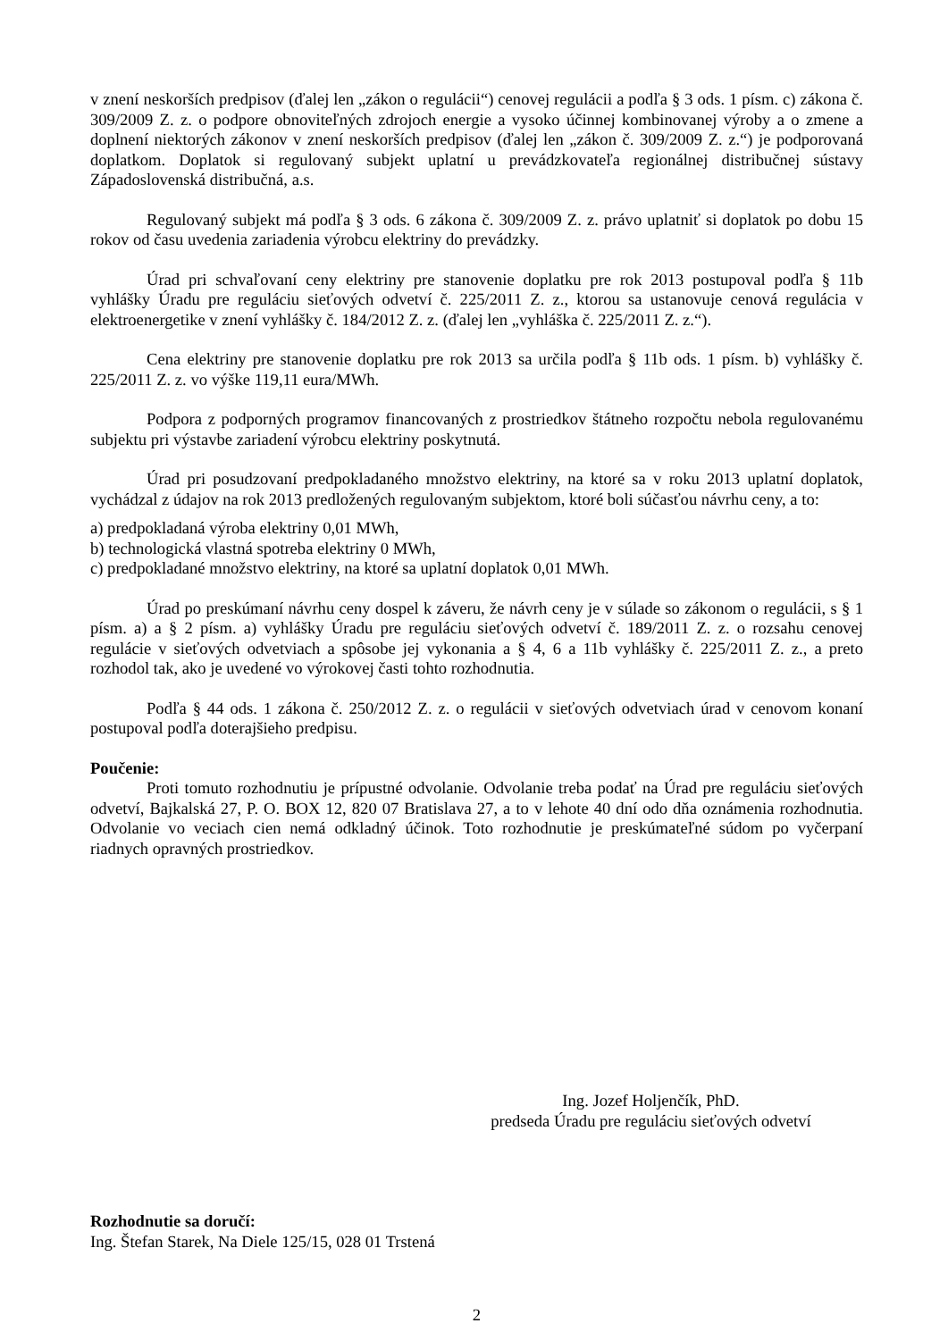v znení neskorších predpisov (ďalej len „zákon o regulácii“) cenovej regulácii a podľa § 3 ods. 1 písm. c) zákona č. 309/2009 Z. z. o podpore obnoviteľných zdrojoch energie a vysoko účinnej kombinovanej výroby a o zmene a doplnení niektorých zákonov v znení neskorších predpisov (ďalej len „zákon č. 309/2009 Z. z.“) je podporovaná doplatkom. Doplatok si regulovaný subjekt uplatní u prevádzkovateľa regionálnej distribučnej sústavy Západoslovenská distribučná, a.s.
Regulovaný subjekt má podľa § 3 ods. 6 zákona č. 309/2009 Z. z. právo uplatniť si doplatok po dobu 15 rokov od času uvedenia zariadenia výrobcu elektriny do prevádzky.
Úrad pri schvaľovaní ceny elektriny pre stanovenie doplatku pre rok 2013 postupoval podľa § 11b vyhlášky Úradu pre reguláciu sieťových odvetví č. 225/2011 Z. z., ktorou sa ustanovuje cenová regulácia v elektroenergetike v znení vyhlášky č. 184/2012 Z. z. (ďalej len „vyhláška č. 225/2011 Z. z.“).
Cena elektriny pre stanovenie doplatku pre rok 2013 sa určila podľa § 11b ods. 1 písm. b) vyhlášky č. 225/2011 Z. z. vo výške 119,11 eura/MWh.
Podpora z podporných programov financovaných z prostriedkov štátneho rozpočtu nebola regulovanému subjektu pri výstavbe zariadení výrobcu elektriny poskytnutá.
Úrad pri posudzovaní predpokladaného množstvo elektriny, na ktoré sa v roku 2013 uplatní doplatok, vychádzal z údajov na rok 2013 predložených regulovaným subjektom, ktoré boli súčasťou návrhu ceny, a to:
a) predpokladaná výroba elektriny 0,01 MWh,
b) technologická vlastná spotreba elektriny 0 MWh,
c) predpokladané množstvo elektriny, na ktoré sa uplatní doplatok 0,01 MWh.
Úrad po preskúmaní návrhu ceny dospel k záveru, že návrh ceny je v súlade so zákonom o regulácii, s § 1 písm. a) a § 2 písm. a) vyhlášky Úradu pre reguláciu sieťových odvetví č. 189/2011 Z. z. o rozsahu cenovej regulácie v sieťových odvetviach a spôsobe jej vykonania a § 4, 6 a 11b vyhlášky č. 225/2011 Z. z., a preto rozhodol tak, ako je uvedené vo výrokovej časti tohto rozhodnutia.
Podľa § 44 ods. 1 zákona č. 250/2012 Z. z. o regulácii v sieťových odvetviach úrad v cenovom konaní postupoval podľa doterajšieho predpisu.
Poučenie:
Proti tomuto rozhodnutiu je prípustné odvolanie. Odvolanie treba podať na Úrad pre reguláciu sieťových odvetví, Bajkalská 27, P. O. BOX 12, 820 07 Bratislava 27, a to v lehote 40 dní odo dňa oznámenia rozhodnutia. Odvolanie vo veciach cien nemá odkladný účinok. Toto rozhodnutie je preskúmateľné súdom po vyčerpaní riadnych opravných prostriedkov.
Ing. Jozef Holjenčík, PhD.
predseda Úradu pre reguláciu sieťových odvetví
Rozhodnutie sa doručí:
Ing. Štefan Starek, Na Diele 125/15, 028 01 Trstená
2